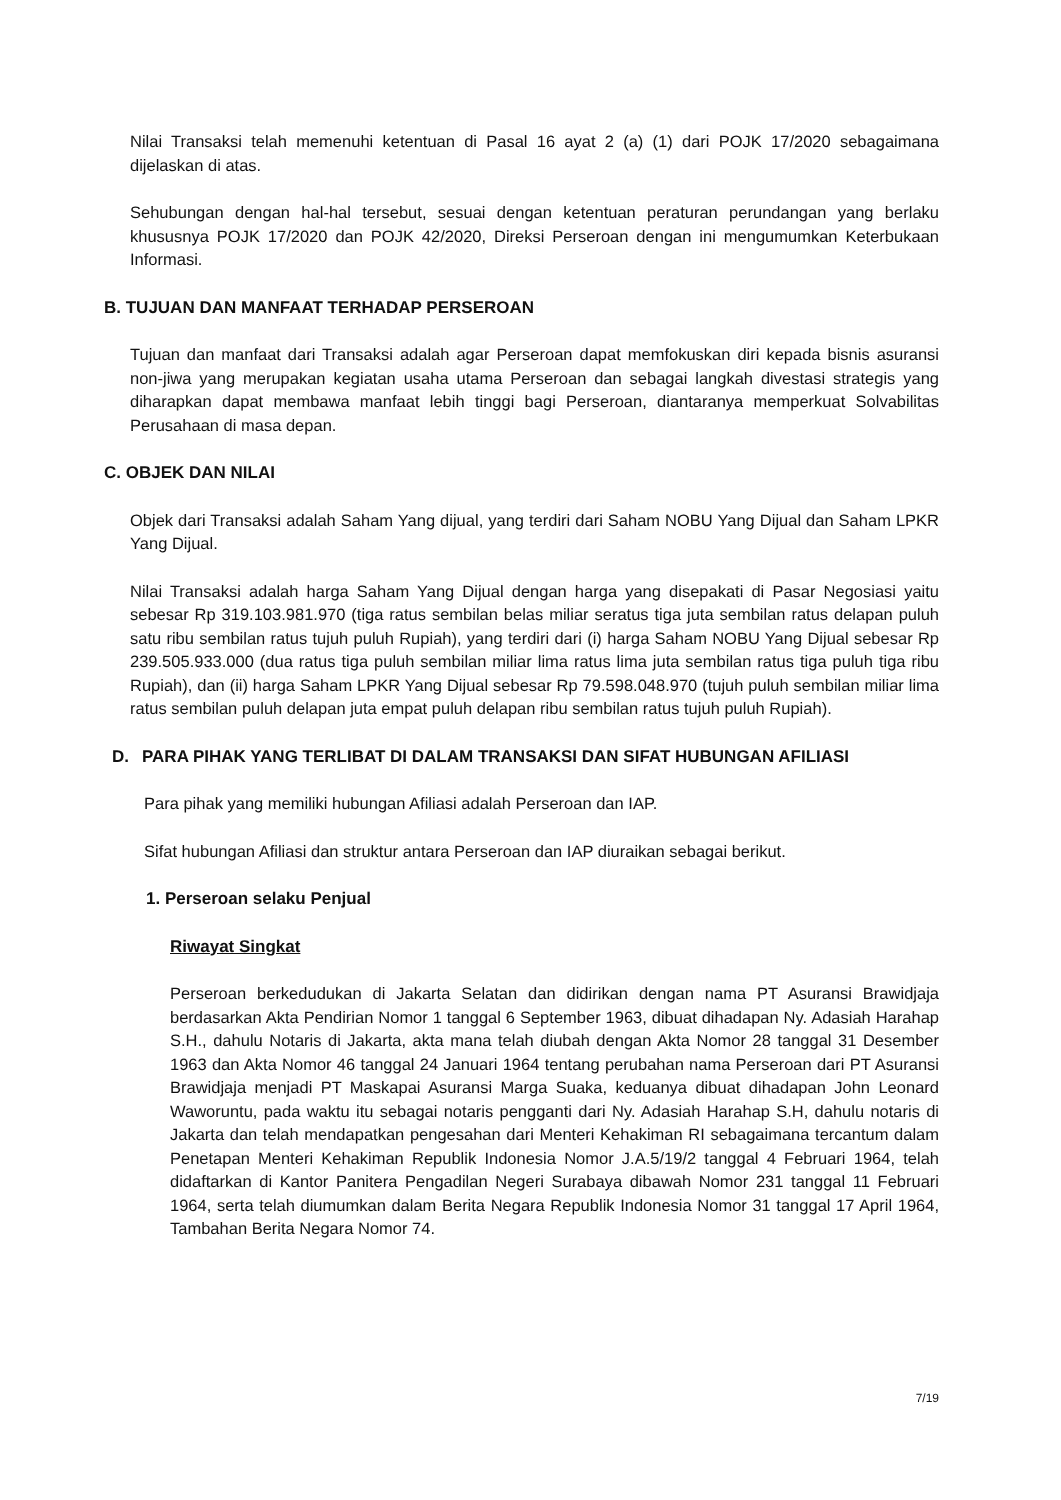Nilai Transaksi telah memenuhi ketentuan di Pasal 16 ayat 2 (a) (1) dari POJK 17/2020 sebagaimana dijelaskan di atas.
Sehubungan dengan hal-hal tersebut, sesuai dengan ketentuan peraturan perundangan yang berlaku khususnya POJK 17/2020 dan POJK 42/2020, Direksi Perseroan dengan ini mengumumkan Keterbukaan Informasi.
B. TUJUAN DAN MANFAAT TERHADAP PERSEROAN
Tujuan dan manfaat dari Transaksi adalah agar Perseroan dapat memfokuskan diri kepada bisnis asuransi non-jiwa yang merupakan kegiatan usaha utama Perseroan dan sebagai langkah divestasi strategis yang diharapkan dapat membawa manfaat lebih tinggi bagi Perseroan, diantaranya memperkuat Solvabilitas Perusahaan di masa depan.
C. OBJEK DAN NILAI
Objek dari Transaksi adalah Saham Yang dijual, yang terdiri dari Saham NOBU Yang Dijual dan Saham LPKR Yang Dijual.
Nilai Transaksi adalah harga Saham Yang Dijual dengan harga yang disepakati di Pasar Negosiasi yaitu sebesar Rp 319.103.981.970 (tiga ratus sembilan belas miliar seratus tiga juta sembilan ratus delapan puluh satu ribu sembilan ratus tujuh puluh Rupiah), yang terdiri dari (i) harga Saham NOBU Yang Dijual sebesar Rp 239.505.933.000 (dua ratus tiga puluh sembilan miliar lima ratus lima juta sembilan ratus tiga puluh tiga ribu Rupiah), dan (ii) harga Saham LPKR Yang Dijual sebesar Rp 79.598.048.970 (tujuh puluh sembilan miliar lima ratus sembilan puluh delapan juta empat puluh delapan ribu sembilan ratus tujuh puluh Rupiah).
D. PARA PIHAK YANG TERLIBAT DI DALAM TRANSAKSI DAN SIFAT HUBUNGAN AFILIASI
Para pihak yang memiliki hubungan Afiliasi adalah Perseroan dan IAP.
Sifat hubungan Afiliasi dan struktur antara Perseroan dan IAP diuraikan sebagai berikut.
1. Perseroan selaku Penjual
Riwayat Singkat
Perseroan berkedudukan di Jakarta Selatan dan didirikan dengan nama PT Asuransi Brawidjaja berdasarkan Akta Pendirian Nomor 1 tanggal 6 September 1963, dibuat dihadapan Ny. Adasiah Harahap S.H., dahulu Notaris di Jakarta, akta mana telah diubah dengan Akta Nomor 28 tanggal 31 Desember 1963 dan Akta Nomor 46 tanggal 24 Januari 1964 tentang perubahan nama Perseroan dari PT Asuransi Brawidjaja menjadi PT Maskapai Asuransi Marga Suaka, keduanya dibuat dihadapan John Leonard Waworuntu, pada waktu itu sebagai notaris pengganti dari Ny. Adasiah Harahap S.H, dahulu notaris di Jakarta dan telah mendapatkan pengesahan dari Menteri Kehakiman RI sebagaimana tercantum dalam Penetapan Menteri Kehakiman Republik Indonesia Nomor J.A.5/19/2 tanggal 4 Februari 1964, telah didaftarkan di Kantor Panitera Pengadilan Negeri Surabaya dibawah Nomor 231 tanggal 11 Februari 1964, serta telah diumumkan dalam Berita Negara Republik Indonesia Nomor 31 tanggal 17 April 1964, Tambahan Berita Negara Nomor 74.
7/19